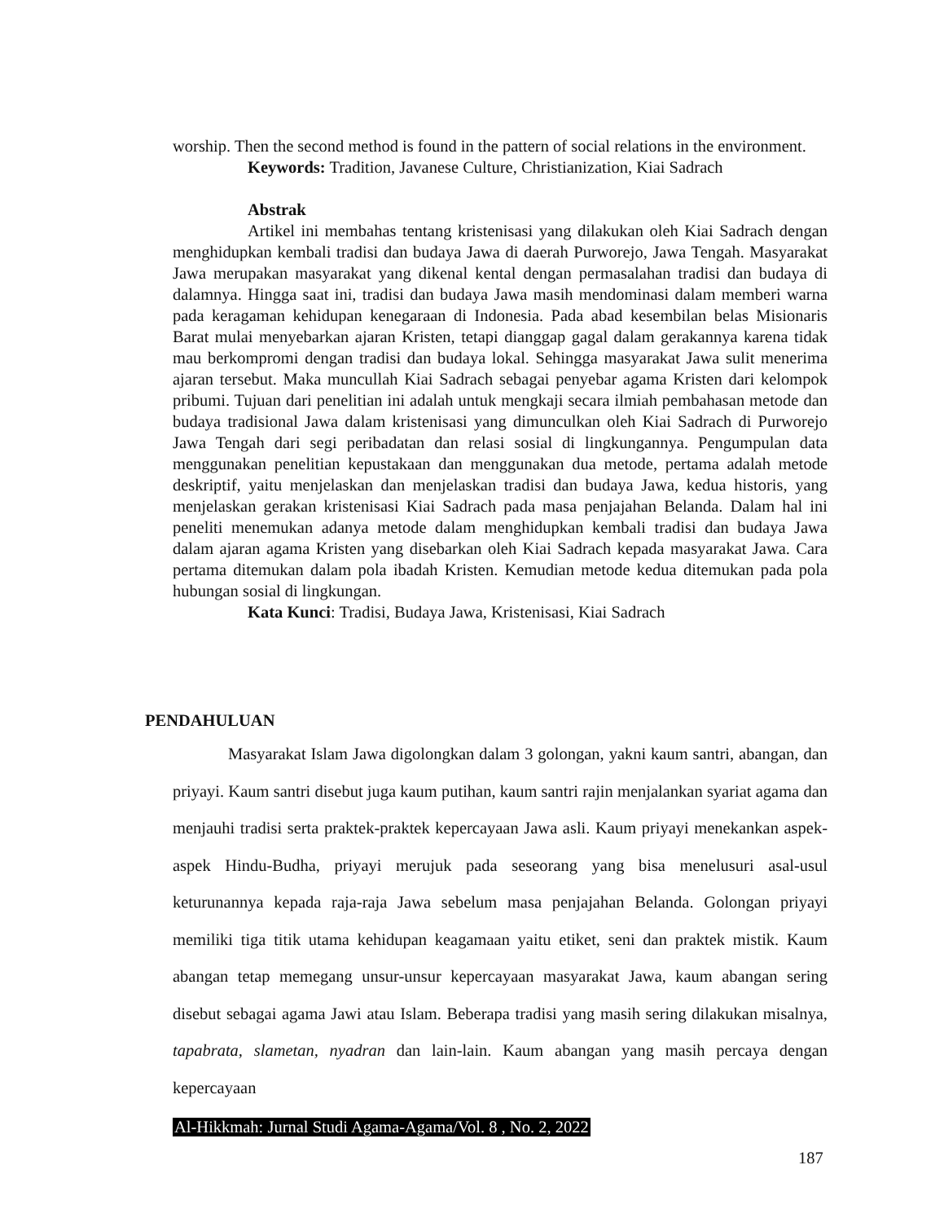worship. Then the second method is found in the pattern of social relations in the environment.
Keywords: Tradition, Javanese Culture, Christianization, Kiai Sadrach
Abstrak
Artikel ini membahas tentang kristenisasi yang dilakukan oleh Kiai Sadrach dengan menghidupkan kembali tradisi dan budaya Jawa di daerah Purworejo, Jawa Tengah. Masyarakat Jawa merupakan masyarakat yang dikenal kental dengan permasalahan tradisi dan budaya di dalamnya. Hingga saat ini, tradisi dan budaya Jawa masih mendominasi dalam memberi warna pada keragaman kehidupan kenegaraan di Indonesia. Pada abad kesembilan belas Misionaris Barat mulai menyebarkan ajaran Kristen, tetapi dianggap gagal dalam gerakannya karena tidak mau berkompromi dengan tradisi dan budaya lokal. Sehingga masyarakat Jawa sulit menerima ajaran tersebut. Maka muncullah Kiai Sadrach sebagai penyebar agama Kristen dari kelompok pribumi. Tujuan dari penelitian ini adalah untuk mengkaji secara ilmiah pembahasan metode dan budaya tradisional Jawa dalam kristenisasi yang dimunculkan oleh Kiai Sadrach di Purworejo Jawa Tengah dari segi peribadatan dan relasi sosial di lingkungannya. Pengumpulan data menggunakan penelitian kepustakaan dan menggunakan dua metode, pertama adalah metode deskriptif, yaitu menjelaskan dan menjelaskan tradisi dan budaya Jawa, kedua historis, yang menjelaskan gerakan kristenisasi Kiai Sadrach pada masa penjajahan Belanda. Dalam hal ini peneliti menemukan adanya metode dalam menghidupkan kembali tradisi dan budaya Jawa dalam ajaran agama Kristen yang disebarkan oleh Kiai Sadrach kepada masyarakat Jawa. Cara pertama ditemukan dalam pola ibadah Kristen. Kemudian metode kedua ditemukan pada pola hubungan sosial di lingkungan.
Kata Kunci: Tradisi, Budaya Jawa, Kristenisasi, Kiai Sadrach
PENDAHULUAN
Masyarakat Islam Jawa digolongkan dalam 3 golongan, yakni kaum santri, abangan, dan priyayi. Kaum santri disebut juga kaum putihan, kaum santri rajin menjalankan syariat agama dan menjauhi tradisi serta praktek-praktek kepercayaan Jawa asli. Kaum priyayi menekankan aspek-aspek Hindu-Budha, priyayi merujuk pada seseorang yang bisa menelusuri asal-usul keturunannya kepada raja-raja Jawa sebelum masa penjajahan Belanda. Golongan priyayi memiliki tiga titik utama kehidupan keagamaan yaitu etiket, seni dan praktek mistik. Kaum abangan tetap memegang unsur-unsur kepercayaan masyarakat Jawa, kaum abangan sering disebut sebagai agama Jawi atau Islam. Beberapa tradisi yang masih sering dilakukan misalnya, tapabrata, slametan, nyadran dan lain-lain. Kaum abangan yang masih percaya dengan kepercayaan
Al-Hikkmah: Jurnal Studi Agama-Agama/Vol. 8 , No. 2, 2022
187